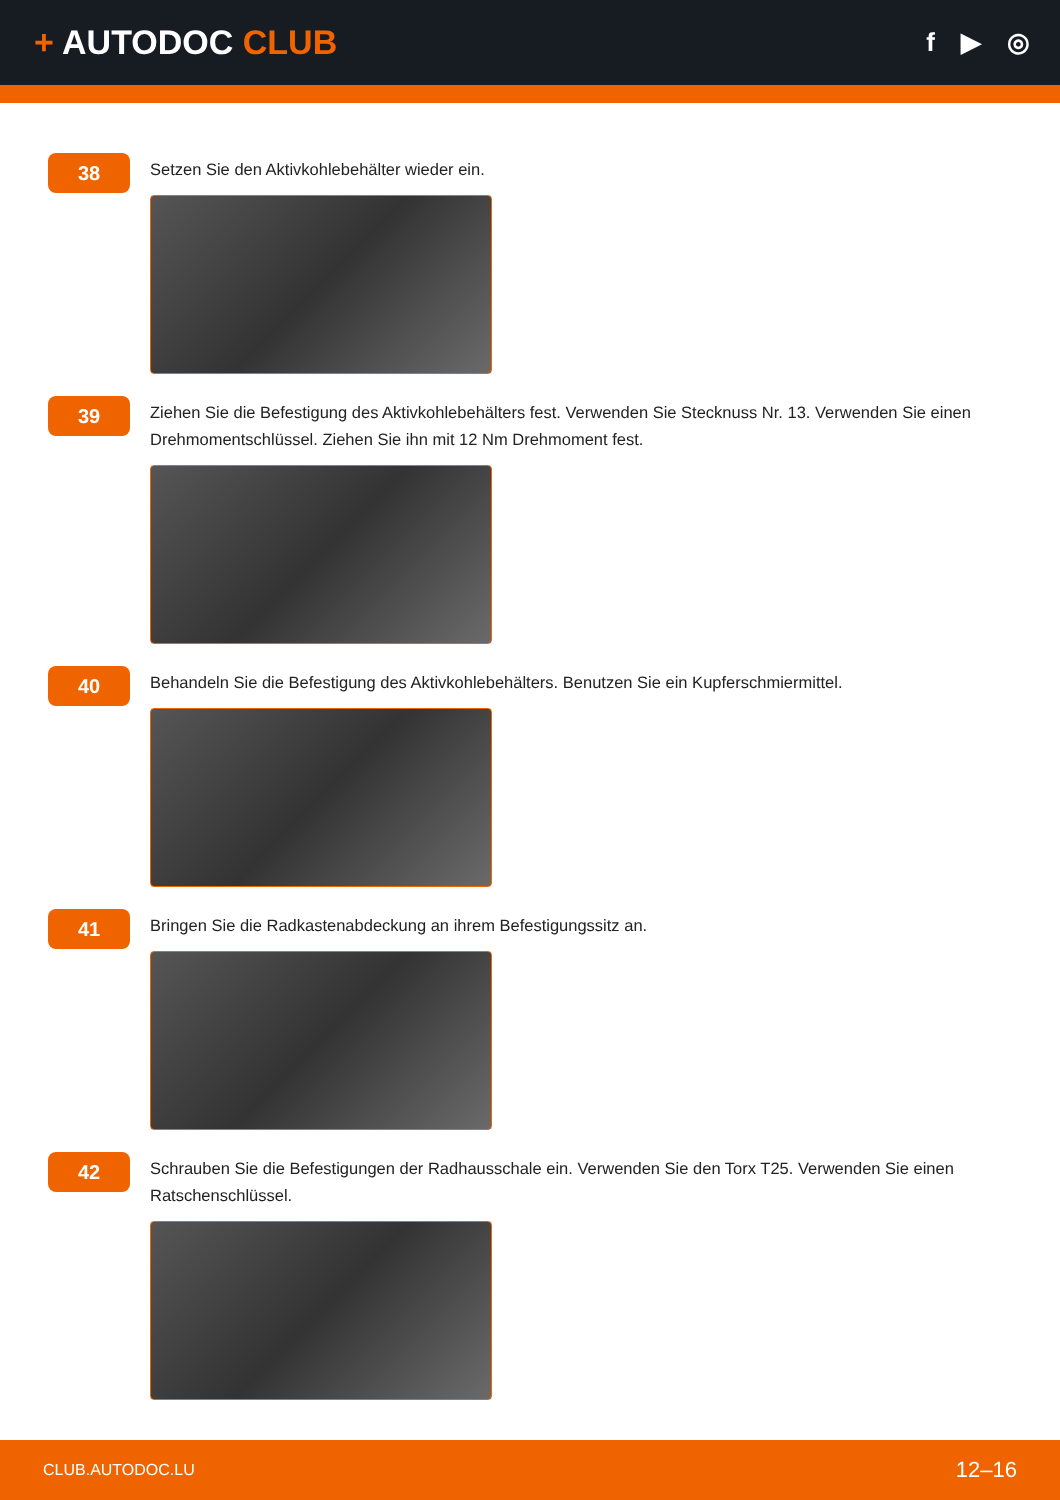+ AUTODOC CLUB
f ▶ ◎
38
Setzen Sie den Aktivkohlebehälter wieder ein.
39
Ziehen Sie die Befestigung des Aktivkohlebehälters fest. Verwenden Sie Stecknuss Nr. 13. Verwenden Sie einen Drehmomentschlüssel. Ziehen Sie ihn mit 12 Nm Drehmoment fest.
40
Behandeln Sie die Befestigung des Aktivkohlebehälters. Benutzen Sie ein Kupferschmiermittel.
41
Bringen Sie die Radkastenabdeckung an ihrem Befestigungssitz an.
42
Schrauben Sie die Befestigungen der Radhausschale ein. Verwenden Sie den Torx T25. Verwenden Sie einen Ratschenschlüssel.
CLUB.AUTODOC.LU 12–16